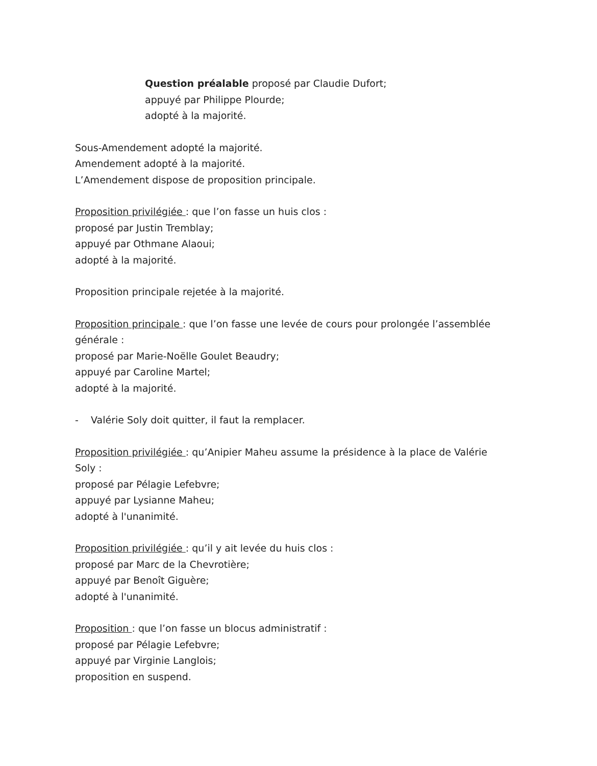Question préalable proposé par Claudie Dufort;
appuyé par Philippe Plourde;
adopté à la majorité.
Sous-Amendement adopté la majorité.
Amendement adopté à la majorité.
L’Amendement dispose de proposition principale.
Proposition privilégiée : que l’on fasse un huis clos :
proposé par Justin Tremblay;
appuyé par Othmane Alaoui;
adopté à la majorité.
Proposition principale rejetée à la majorité.
Proposition principale : que l’on fasse une levée de cours pour prolongée l’assemblée générale :
proposé par Marie-Noëlle Goulet Beaudry;
appuyé par Caroline Martel;
adopté à la majorité.
- Valérie Soly doit quitter, il faut la remplacer.
Proposition privilégiée : qu’Anipier Maheu assume la présidence à la place de Valérie Soly :
proposé par Pélagie Lefebvre;
appuyé par Lysianne Maheu;
adopté à l'unanimité.
Proposition privilégiée : qu’il y ait levée du huis clos :
proposé par Marc de la Chevrotière;
appuyé par Benoît Giguère;
adopté à l'unanimité.
Proposition : que l’on fasse un blocus administratif :
proposé par Pélagie Lefebvre;
appuyé par Virginie Langlois;
proposition en suspend.